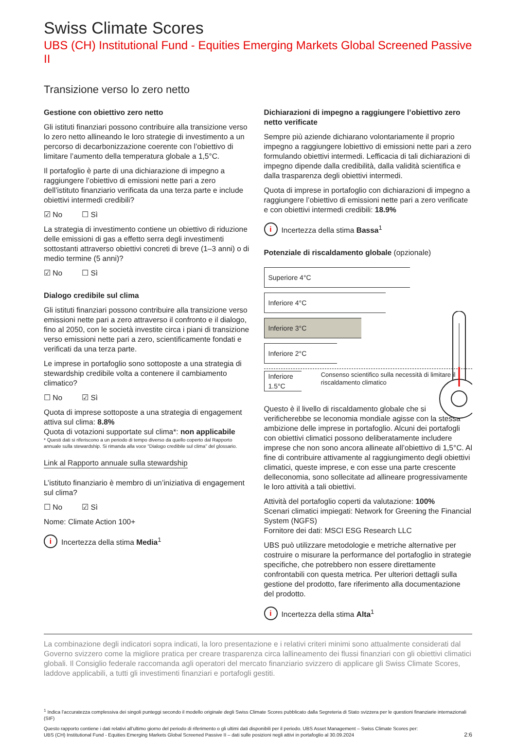Swiss Climate Scores
UBS (CH) Institutional Fund - Equities Emerging Markets Global Screened Passive II
Transizione verso lo zero netto
Gestione con obiettivo zero netto
Gli istituti finanziari possono contribuire alla transizione verso lo zero netto allineando le loro strategie di investimento a un percorso di decarbonizzazione coerente con l’obiettivo di limitare l’aumento della temperatura globale a 1,5°C.
Il portafoglio è parte di una dichiarazione di impegno a raggiungere l’obiettivo di emissioni nette pari a zero dell’istituto finanziario verificata da una terza parte e include obiettivi intermedi credibili?
☑ No ☐ Sì
La strategia di investimento contiene un obiettivo di riduzione delle emissioni di gas a effetto serra degli investimenti sottostanti attraverso obiettivi concreti di breve (1–3 anni) o di medio termine (5 anni)?
☑ No ☐ Sì
Dialogo credibile sul clima
Gli istituti finanziari possono contribuire alla transizione verso emissioni nette pari a zero attraverso il confronto e il dialogo, fino al 2050, con le società investite circa i piani di transizione verso emissioni nette pari a zero, scientificamente fondati e verificati da una terza parte.
Le imprese in portafoglio sono sottoposte a una strategia di stewardship credibile volta a contenere il cambiamento climatico?
☐ No ☑ Sì
Quota di imprese sottoposte a una strategia di engagement attiva sul clima: 8.8%
Quota di votazioni supportate sul clima*: non applicabile
* Questi dati si riferiscono a un periodo di tempo diverso da quello coperto dal Rapporto annuale sulla stewardship. Si rimanda alla voce “Dialogo credibile sul clima” del glossario.
Link al Rapporto annuale sulla stewardship
L’istituto finanziario è membro di un’iniziativa di engagement sul clima?
☐ No ☑ Sì
Nome: Climate Action 100+
i
Incertezza della stima Media<sup>1</sup>
Dichiarazioni di impegno a raggiungere l’obiettivo zero netto verificate
Sempre più aziende dichiarano volontariamente il proprio impegno a raggiungere lobiettivo di emissioni nette pari a zero formulando obiettivi intermedi. Lefficacia di tali dichiarazioni di impegno dipende dalla credibilità, dalla validità scientifica e dalla trasparenza degli obiettivi intermedi.
Quota di imprese in portafoglio con dichiarazioni di impegno a raggiungere l’obiettivo di emissioni nette pari a zero verificate e con obiettivi intermedi credibili: 18.9%
i
Incertezza della stima Bassa<sup>1</sup>
Potenziale di riscaldamento globale (opzionale)
Superiore 4°C
Inferiore 4°C
Inferiore 3°C
Inferiore 2°C
Inferiore 1.5°C
Consenso scientifico sulla necessità di limitare il riscaldamento climatico
Questo è il livello di riscaldamento globale che si verificherebbe se leconomia mondiale agisse con la stessa ambizione delle imprese in portafoglio. Alcuni dei portafogli con obiettivi climatici possono deliberatamente includere imprese che non sono ancora allineate all’obiettivo di 1,5°C. Al fine di contribuire attivamente al raggiungimento degli obiettivi climatici, queste imprese, e con esse una parte crescente delleconomia, sono sollecitate ad allineare progressivamente le loro attività a tali obiettivi.
Attività del portafoglio coperti da valutazione: 100%
Scenari climatici impiegati: Network for Greening the Financial System (NGFS)
Fornitore dei dati: MSCI ESG Research LLC
UBS può utilizzare metodologie e metriche alternative per costruire o misurare la performance del portafoglio in strategie specifiche, che potrebbero non essere direttamente confrontabili con questa metrica. Per ulteriori dettagli sulla gestione del prodotto, fare riferimento alla documentazione del prodotto.
i
Incertezza della stima Alta<sup>1</sup>
La combinazione degli indicatori sopra indicati, la loro presentazione e i relativi criteri minimi sono attualmente considerati dal Governo svizzero come la migliore pratica per creare trasparenza circa lallineamento dei flussi finanziari con gli obiettivi climatici globali. Il Consiglio federale raccomanda agli operatori del mercato finanziario svizzero di applicare gli Swiss Climate Scores, laddove applicabili, a tutti gli investimenti finanziari e portafogli gestiti.
<sup>1</sup> Indica l’accuratezza complessiva dei singoli punteggi secondo il modello originale degli Swiss Climate Scores pubblicato dalla Segreteria di Stato svizzera per le questioni finanziarie internazionali (SIF)
Questo rapporto contiene i dati relativi all’ultimo giorno del periodo di riferimento o gli ultimi dati disponibili per il periodo. UBS Asset Management – Swiss Climate Scores per:
UBS (CH) Institutional Fund - Equities Emerging Markets Global Screened Passive II – dati sulle posizioni negli attivi in portafoglio al 30.09.2024
2:6